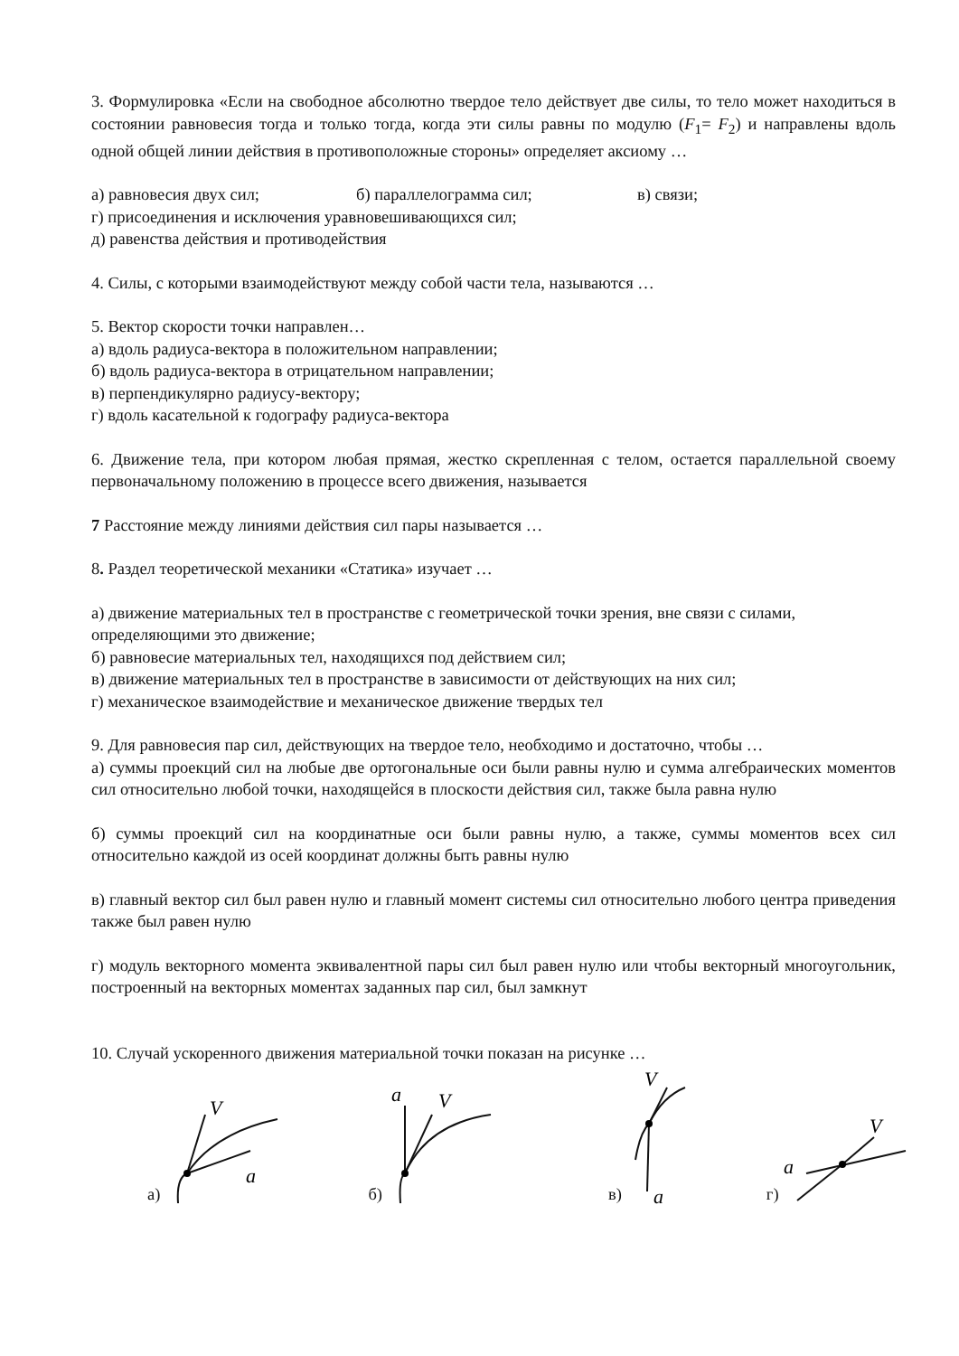3. Формулировка «Если на свободное абсолютно твердое тело действует две силы, то тело может находиться в состоянии равновесия тогда и только тогда, когда эти силы равны по модулю (F<sub>1</sub>= F<sub>2</sub>) и направлены вдоль одной общей линии действия в противоположные стороны» определяет аксиому …
а) равновесия двух сил; б) параллелограмма сил; в) связи;
г) присоединения и исключения уравновешивающихся сил;
д) равенства действия и противодействия
4. Силы, с которыми взаимодействуют между собой части тела, называются …
5. Вектор скорости точки направлен…
а) вдоль радиуса-вектора в положительном направлении;
б) вдоль радиуса-вектора в отрицательном направлении;
в) перпендикулярно радиусу-вектору;
г) вдоль касательной к годографу радиуса-вектора
6. Движение тела, при котором любая прямая, жестко скрепленная с телом, остается параллельной своему первоначальному положению в процессе всего движения, называется
7 Расстояние между линиями действия сил пары называется …
8. Раздел теоретической механики «Статика» изучает …
а) движение материальных тел в пространстве с геометрической точки зрения, вне связи с силами, определяющими это движение;
б) равновесие материальных тел, находящихся под действием сил;
в) движение материальных тел в пространстве в зависимости от действующих на них сил;
г) механическое взаимодействие и механическое движение твердых тел
9. Для равновесия пар сил, действующих на твердое тело, необходимо и достаточно, чтобы …
а) суммы проекций сил на любые две ортогональные оси были равны нулю и сумма алгебраических моментов сил относительно любой точки, находящейся в плоскости действия сил, также была равна нулю
б) суммы проекций сил на координатные оси были равны нулю, а также, суммы моментов всех сил относительно каждой из осей координат должны быть равны нулю
в) главный вектор сил был равен нулю и главный момент системы сил относительно любого центра приведения также был равен нулю
г) модуль векторного момента эквивалентной пары сил был равен нулю или чтобы векторный многоугольник, построенный на векторных моментах заданных пар сил, был замкнут
10. Случай ускоренного движения материальной точки показан на рисунке …
а)
V
a
б)
a
V
в)
V
a
г)
V
a